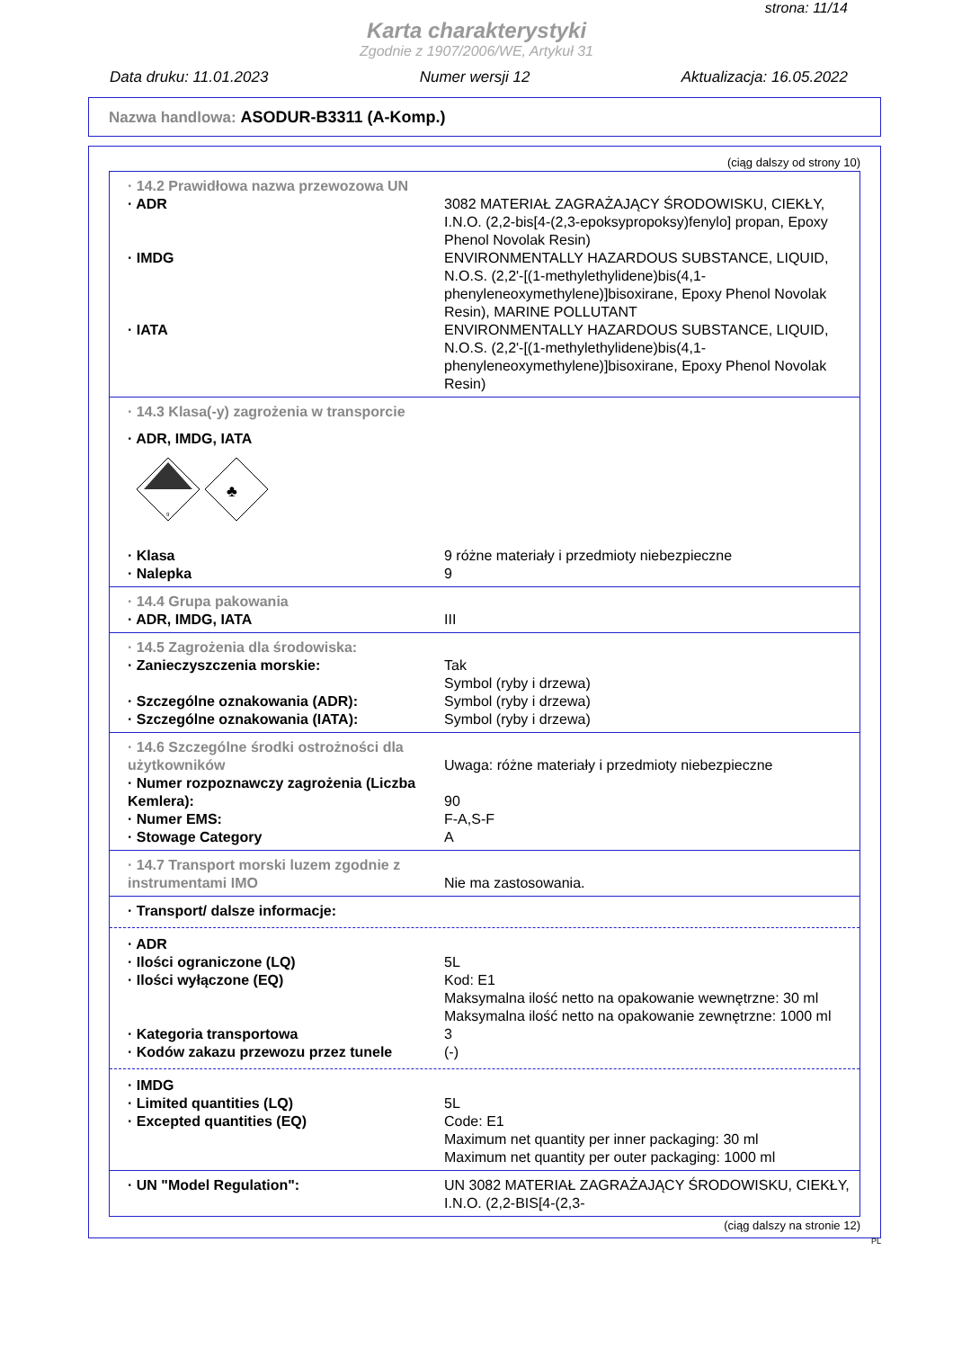strona: 11/14
Karta charakterystyki
Zgodnie z 1907/2006/WE, Artykuł 31
Data druku: 11.01.2023 Numer wersji 12 Aktualizacja: 16.05.2022
Nazwa handlowa: ASODUR-B3311 (A-Komp.)
(ciąg dalszy od strony 10)
· 14.2 Prawidłowa nazwa przewozowa UN
· ADR 3082 MATERIAŁ ZAGRAŻAJĄCY ŚRODOWISKU, CIEKŁY, I.N.O. (2,2-bis[4-(2,3-epoksypropoksy)fenylo] propan, Epoxy Phenol Novolak Resin)
· IMDG ENVIRONMENTALLY HAZARDOUS SUBSTANCE, LIQUID, N.O.S. (2,2'-[(1-methylethylidene)bis(4,1-phenyleneoxymethylene)]bisoxirane, Epoxy Phenol Novolak Resin), MARINE POLLUTANT
· IATA ENVIRONMENTALLY HAZARDOUS SUBSTANCE, LIQUID, N.O.S. (2,2'-[(1-methylethylidene)bis(4,1-phenyleneoxymethylene)]bisoxirane, Epoxy Phenol Novolak Resin)
· 14.3 Klasa(-y) zagrożenia w transporcie
· ADR, IMDG, IATA
9
♣
· Klasa 9 różne materiały i przedmioty niebezpieczne
· Nalepka 9
· 14.4 Grupa pakowania
· ADR, IMDG, IATA III
· 14.5 Zagrożenia dla środowiska:
· Zanieczyszczenia morskie: Tak
Symbol (ryby i drzewa)
· Szczególne oznakowania (ADR): Symbol (ryby i drzewa)
· Szczególne oznakowania (IATA): Symbol (ryby i drzewa)
· 14.6 Szczególne środki ostrożności dla użytkowników
Uwaga: różne materiały i przedmioty niebezpieczne
· Numer rozpoznawczy zagrożenia (Liczba Kemlera):
90
· Numer EMS: F-A,S-F
· Stowage Category A
· 14.7 Transport morski luzem zgodnie z instrumentami IMO
Nie ma zastosowania.
· Transport/ dalsze informacje:
· ADR
· Ilości ograniczone (LQ) 5L
· Ilości wyłączone (EQ) Kod: E1
Maksymalna ilość netto na opakowanie wewnętrzne: 30 ml
Maksymalna ilość netto na opakowanie zewnętrzne: 1000 ml
· Kategoria transportowa 3
· Kodów zakazu przewozu przez tunele (-)
· IMDG
· Limited quantities (LQ) 5L
· Excepted quantities (EQ) Code: E1
Maximum net quantity per inner packaging: 30 ml
Maximum net quantity per outer packaging: 1000 ml
· UN "Model Regulation": UN 3082 MATERIAŁ ZAGRAŻAJĄCY ŚRODOWISKU, CIEKŁY, I.N.O. (2,2-BIS[4-(2,3-
(ciąg dalszy na stronie 12)
PL